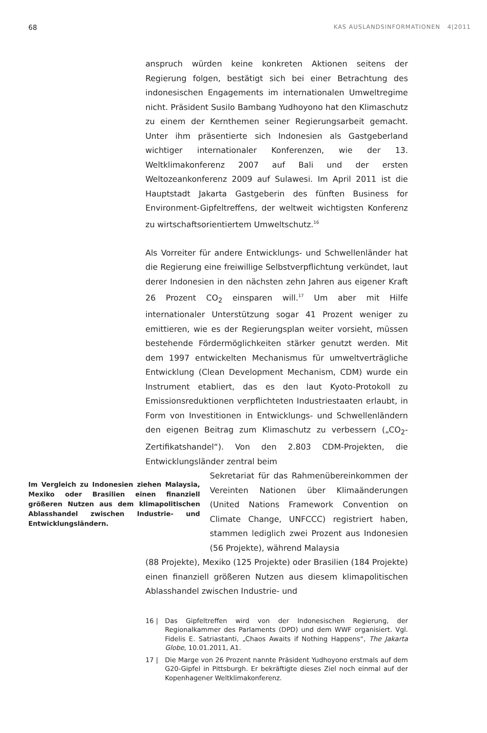68 KAS AUSLANDSINFORMATIONEN 4|2011
anspruch würden keine konkreten Aktionen seitens der Regierung folgen, bestätigt sich bei einer Betrachtung des indonesischen Engagements im internationalen Umweltregime nicht. Präsident Susilo Bambang Yudhoyono hat den Klimaschutz zu einem der Kernthemen seiner Regierungsarbeit gemacht. Unter ihm präsentierte sich Indonesien als Gastgeberland wichtiger internationaler Konferenzen, wie der 13. Weltklimakonferenz 2007 auf Bali und der ersten Weltozeankonferenz 2009 auf Sulawesi. Im April 2011 ist die Hauptstadt Jakarta Gastgeberin des fünften Business for Environment-Gipfeltreffens, der weltweit wichtigsten Konferenz zu wirtschaftsorientiertem Umweltschutz.<sup>16</sup>
Als Vorreiter für andere Entwicklungs- und Schwellenländer hat die Regierung eine freiwillige Selbstverpflichtung verkündet, laut derer Indonesien in den nächsten zehn Jahren aus eigener Kraft 26 Prozent CO<sub>2</sub> einsparen will.<sup>17</sup> Um aber mit Hilfe internationaler Unterstützung sogar 41 Prozent weniger zu emittieren, wie es der Regierungsplan weiter vorsieht, müssen bestehende Fördermöglichkeiten stärker genutzt werden. Mit dem 1997 entwickelten Mechanismus für umweltverträgliche Entwicklung (Clean Development Mechanism, CDM) wurde ein Instrument etabliert, das es den laut Kyoto-Protokoll zu Emissionsreduktionen verpflichteten Industriestaaten erlaubt, in Form von Investitionen in Entwicklungs- und Schwellenländern den eigenen Beitrag zum Klimaschutz zu verbessern („CO<sub>2</sub>-Zertifikatshandel“). Von den 2.803 CDM-Projekten, die Entwicklungsländer zentral beim
Im Vergleich zu Indonesien ziehen Malaysia, Mexiko oder Brasilien einen finanziell größeren Nutzen aus dem klimapolitischen Ablasshandel zwischen Industrie- und Entwicklungsländern.
Sekretariat für das Rahmenübereinkommen der Vereinten Nationen über Klimaänderungen (United Nations Framework Convention on Climate Change, UNFCCC) registriert haben, stammen lediglich zwei Prozent aus Indonesien (56 Projekte), während Malaysia
(88 Projekte), Mexiko (125 Projekte) oder Brasilien (184 Projekte) einen finanziell größeren Nutzen aus diesem klimapolitischen Ablasshandel zwischen Industrie- und
16 | Das Gipfeltreffen wird von der Indonesischen Regierung, der Regionalkammer des Parlaments (DPD) und dem WWF organisiert. Vgl. Fidelis E. Satriastanti, „Chaos Awaits if Nothing Happens“, The Jakarta Globe, 10.01.2011, A1.
17 | Die Marge von 26 Prozent nannte Präsident Yudhoyono erstmals auf dem G20-Gipfel in Pittsburgh. Er bekräftigte dieses Ziel noch einmal auf der Kopenhagener Weltklimakonferenz.